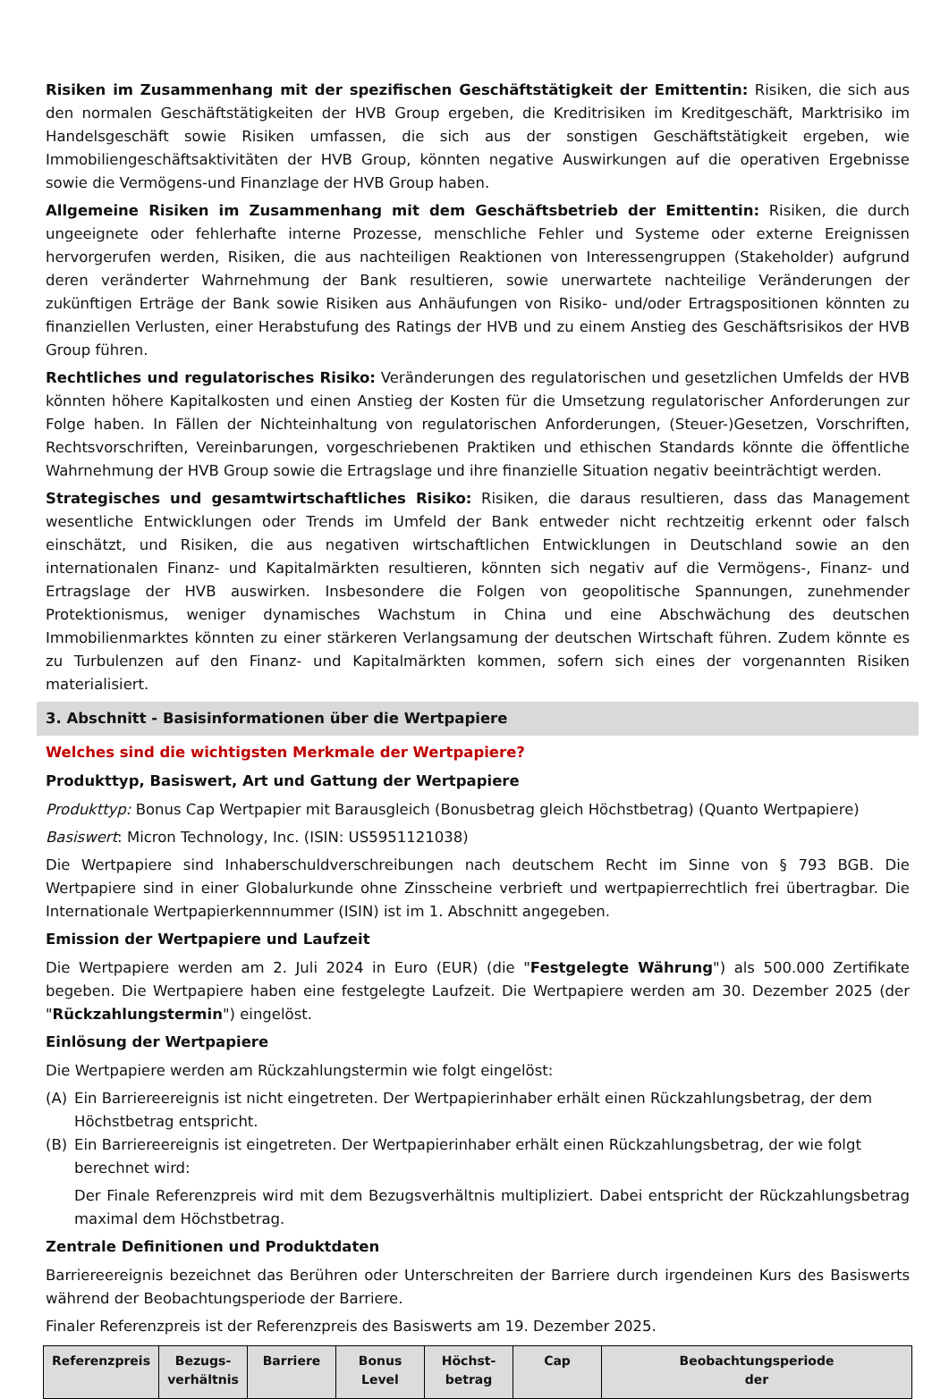Risiken im Zusammenhang mit der spezifischen Geschäftstätigkeit der Emittentin: Risiken, die sich aus den normalen Geschäftstätigkeiten der HVB Group ergeben, die Kreditrisiken im Kreditgeschäft, Marktrisiko im Handelsgeschäft sowie Risiken umfassen, die sich aus der sonstigen Geschäftstätigkeit ergeben, wie Immobiliengeschäftsaktivitäten der HVB Group, könnten negative Auswirkungen auf die operativen Ergebnisse sowie die Vermögens-und Finanzlage der HVB Group haben.
Allgemeine Risiken im Zusammenhang mit dem Geschäftsbetrieb der Emittentin: Risiken, die durch ungeeignete oder fehlerhafte interne Prozesse, menschliche Fehler und Systeme oder externe Ereignissen hervorgerufen werden, Risiken, die aus nachteiligen Reaktionen von Interessengruppen (Stakeholder) aufgrund deren veränderter Wahrnehmung der Bank resultieren, sowie unerwartete nachteilige Veränderungen der zukünftigen Erträge der Bank sowie Risiken aus Anhäufungen von Risiko- und/oder Ertragspositionen könnten zu finanziellen Verlusten, einer Herabstufung des Ratings der HVB und zu einem Anstieg des Geschäftsrisikos der HVB Group führen.
Rechtliches und regulatorisches Risiko: Veränderungen des regulatorischen und gesetzlichen Umfelds der HVB könnten höhere Kapitalkosten und einen Anstieg der Kosten für die Umsetzung regulatorischer Anforderungen zur Folge haben. In Fällen der Nichteinhaltung von regulatorischen Anforderungen, (Steuer-)Gesetzen, Vorschriften, Rechtsvorschriften, Vereinbarungen, vorgeschriebenen Praktiken und ethischen Standards könnte die öffentliche Wahrnehmung der HVB Group sowie die Ertragslage und ihre finanzielle Situation negativ beeinträchtigt werden.
Strategisches und gesamtwirtschaftliches Risiko: Risiken, die daraus resultieren, dass das Management wesentliche Entwicklungen oder Trends im Umfeld der Bank entweder nicht rechtzeitig erkennt oder falsch einschätzt, und Risiken, die aus negativen wirtschaftlichen Entwicklungen in Deutschland sowie an den internationalen Finanz- und Kapitalmärkten resultieren, könnten sich negativ auf die Vermögens-, Finanz- und Ertragslage der HVB auswirken. Insbesondere die Folgen von geopolitische Spannungen, zunehmender Protektionismus, weniger dynamisches Wachstum in China und eine Abschwächung des deutschen Immobilienmarktes könnten zu einer stärkeren Verlangsamung der deutschen Wirtschaft führen. Zudem könnte es zu Turbulenzen auf den Finanz- und Kapitalmärkten kommen, sofern sich eines der vorgenannten Risiken materialisiert.
3. Abschnitt - Basisinformationen über die Wertpapiere
Welches sind die wichtigsten Merkmale der Wertpapiere?
Produkttyp, Basiswert, Art und Gattung der Wertpapiere
Produkttyp: Bonus Cap Wertpapier mit Barausgleich (Bonusbetrag gleich Höchstbetrag) (Quanto Wertpapiere)
Basiswert: Micron Technology, Inc. (ISIN: US5951121038)
Die Wertpapiere sind Inhaberschuldverschreibungen nach deutschem Recht im Sinne von § 793 BGB. Die Wertpapiere sind in einer Globalurkunde ohne Zinsscheine verbrieft und wertpapierrechtlich frei übertragbar. Die Internationale Wertpapierkennnummer (ISIN) ist im 1. Abschnitt angegeben.
Emission der Wertpapiere und Laufzeit
Die Wertpapiere werden am 2. Juli 2024 in Euro (EUR) (die "Festgelegte Währung") als 500.000 Zertifikate begeben. Die Wertpapiere haben eine festgelegte Laufzeit. Die Wertpapiere werden am 30. Dezember 2025 (der "Rückzahlungstermin") eingelöst.
Einlösung der Wertpapiere
Die Wertpapiere werden am Rückzahlungstermin wie folgt eingelöst:
(A) Ein Barriereereignis ist nicht eingetreten. Der Wertpapierinhaber erhält einen Rückzahlungsbetrag, der dem Höchstbetrag entspricht.
(B) Ein Barriereereignis ist eingetreten. Der Wertpapierinhaber erhält einen Rückzahlungsbetrag, der wie folgt berechnet wird:
Der Finale Referenzpreis wird mit dem Bezugsverhältnis multipliziert. Dabei entspricht der Rückzahlungsbetrag maximal dem Höchstbetrag.
Zentrale Definitionen und Produktdaten
Barriereereignis bezeichnet das Berühren oder Unterschreiten der Barriere durch irgendeinen Kurs des Basiswerts während der Beobachtungsperiode der Barriere.
Finaler Referenzpreis ist der Referenzpreis des Basiswerts am 19. Dezember 2025.
| Referenzpreis | Bezugs- verhältnis | Barriere | Bonus Level | Höchst- betrag | Cap | Beobachtungsperiode der |
| --- | --- | --- | --- | --- | --- | --- |